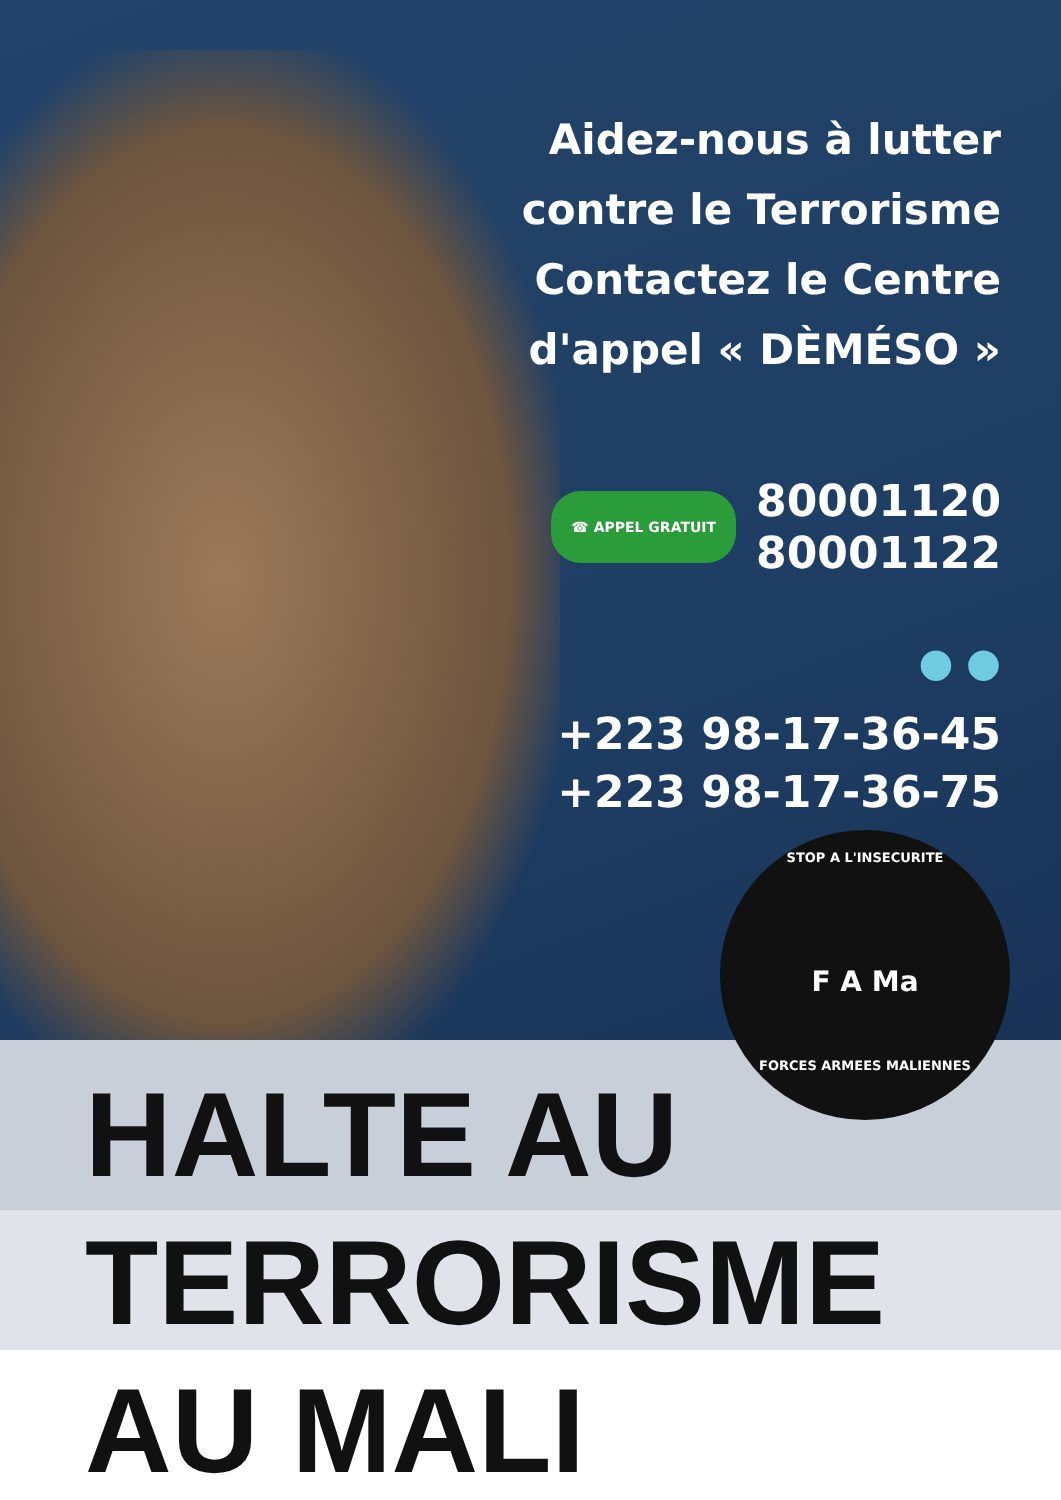Aidez-nous à lutter
contre le Terrorisme
Contactez le Centre
d'appel « DÈMÉSO »
☎ APPEL GRATUIT 80001120
80001122
● ●
+223 98-17-36-45
+223 98-17-36-75
STOP A L'INSECURITE
F A Ma
FORCES ARMEES MALIENNES
HALTE AU
TERRORISME
AU MALI